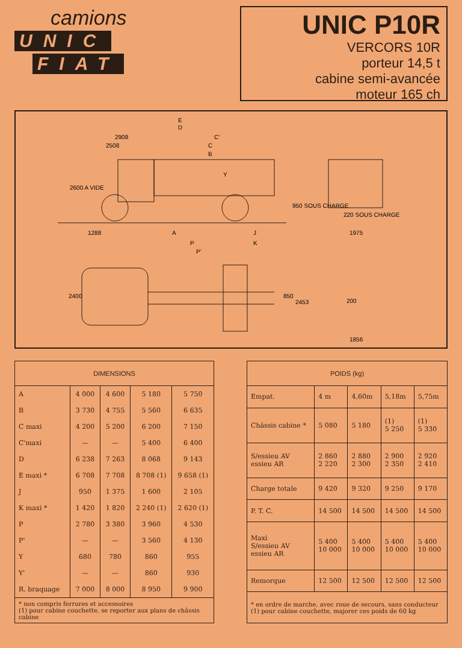camions
UNIC
FIAT
UNIC P10R
VERCORS 10R
porteur 14,5 t
cabine semi-avancée
moteur 165 ch
E
D
2908
C'
2508
C
B
Y
2600 A VIDE
950 SOUS CHARGE
220 SOUS CHARGE
1288
A
J
P
K
P'
1975
2400
850
2453
200
1856
| DIMENSIONS | | | | |
| --- | --- | --- | --- | --- |
| A | 4 000 | 4 600 | 5 180 | 5 750 |
| B | 3 730 | 4 755 | 5 560 | 6 635 |
| C maxi | 4 200 | 5 200 | 6 200 | 7 150 |
| C'maxi | — | — | 5 400 | 6 400 |
| D | 6 238 | 7 263 | 8 068 | 9 143 |
| E maxi * | 6 708 | 7 708 | 8 708 (1) | 9 658 (1) |
| J | 950 | 1 375 | 1 600 | 2 105 |
| K maxi * | 1 420 | 1 820 | 2 240 (1) | 2 620 (1) |
| P | 2 780 | 3 380 | 3 960 | 4 530 |
| P' | — | — | 3 560 | 4 130 |
| Y | 680 | 780 | 860 | 955 |
| Y' | — | — | 860 | 930 |
| R. braquage | 7 000 | 8 000 | 8 950 | 9 900 |
| * non compris ferrures et accessoires (1) pour cabine couchette, se reporter aux plans de châssis cabine | | | | |
| POIDS (kg) | | | | |
| --- | --- | --- | --- | --- |
| Empat. | 4 m | 4,60m | 5,18m | 5,75m |
| Châssis cabine * | 5 080 | 5 180 | (1) 5 250 | (1) 5 330 |
| S/essieu AV essieu AR | 2 860 2 220 | 2 880 2 300 | 2 900 2 350 | 2 920 2 410 |
| Charge totale | 9 420 | 9 320 | 9 250 | 9 170 |
| P. T. C. | 14 500 | 14 500 | 14 500 | 14 500 |
| Maxi S/essieu AV essieu AR | 5 400 10 000 | 5 400 10 000 | 5 400 10 000 | 5 400 10 000 |
| Remorque | 12 500 | 12 500 | 12 500 | 12 500 |
| * en ordre de marche, avec roue de secours, sans conducteur (1) pour cabine couchette, majorer ces poids de 60 kg | | | | |